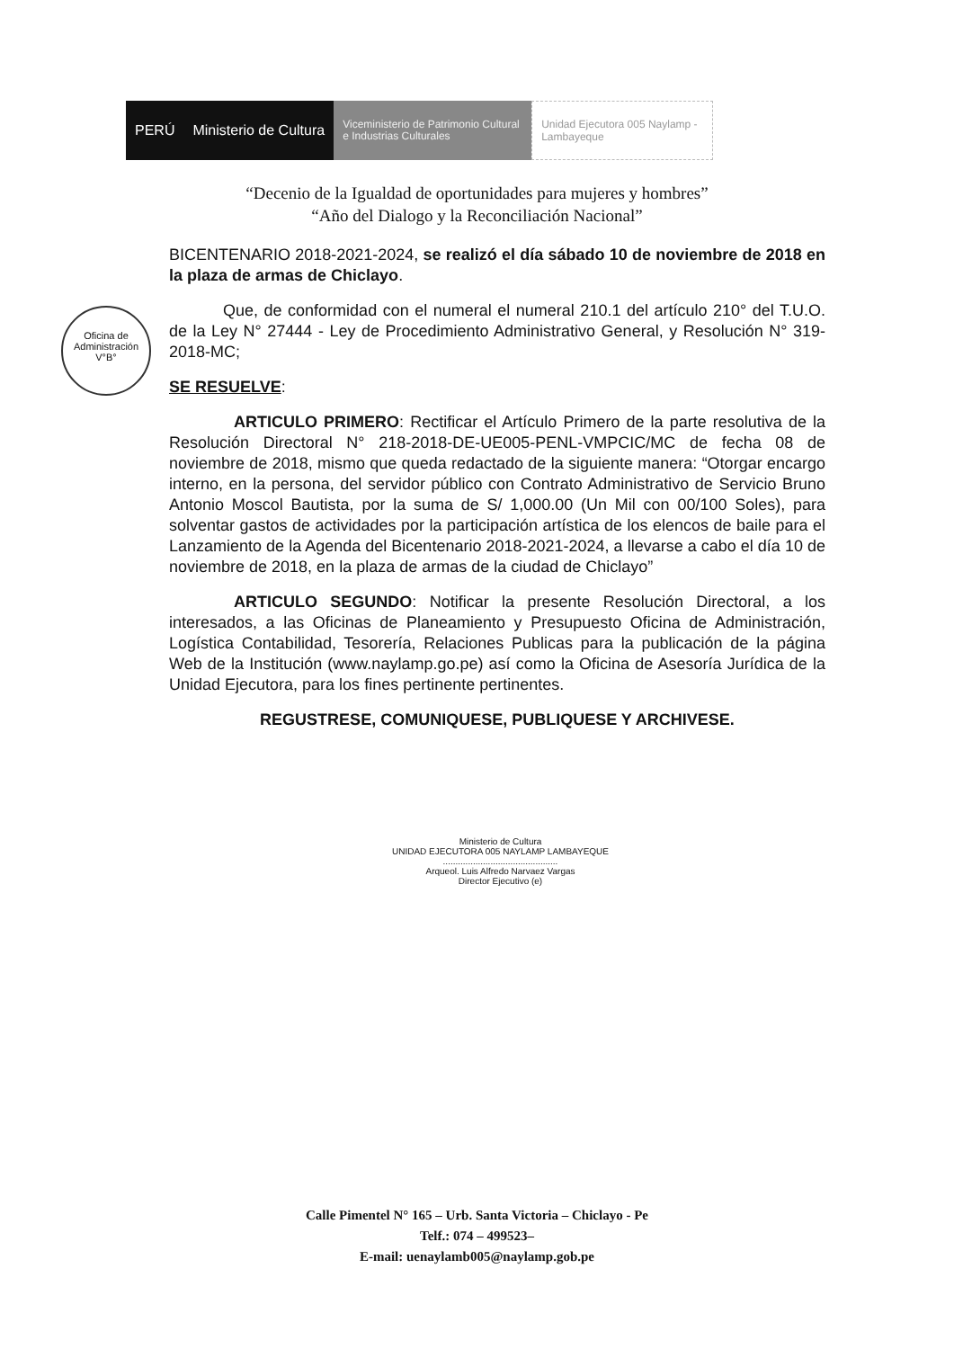PERÚ Ministerio de Cultura
Viceministerio de Patrimonio Cultural e Industrias Culturales
Unidad Ejecutora 005 Naylamp - Lambayeque
“Decenio de la Igualdad de oportunidades para mujeres y hombres”
“Año del Dialogo y la Reconciliación Nacional”
Oficina de Administración V°B°
BICENTENARIO 2018-2021-2024, se realizó el día sábado 10 de noviembre de 2018 en la plaza de armas de Chiclayo.
Que, de conformidad con el numeral el numeral 210.1 del artículo 210° del T.U.O. de la Ley N° 27444 - Ley de Procedimiento Administrativo General, y Resolución N° 319-2018-MC;
SE RESUELVE:
ARTICULO PRIMERO: Rectificar el Artículo Primero de la parte resolutiva de la Resolución Directoral N° 218-2018-DE-UE005-PENL-VMPCIC/MC de fecha 08 de noviembre de 2018, mismo que queda redactado de la siguiente manera: “Otorgar encargo interno, en la persona, del servidor público con Contrato Administrativo de Servicio Bruno Antonio Moscol Bautista, por la suma de S/ 1,000.00 (Un Mil con 00/100 Soles), para solventar gastos de actividades por la participación artística de los elencos de baile para el Lanzamiento de la Agenda del Bicentenario 2018-2021-2024, a llevarse a cabo el día 10 de noviembre de 2018, en la plaza de armas de la ciudad de Chiclayo”
ARTICULO SEGUNDO: Notificar la presente Resolución Directoral, a los interesados, a las Oficinas de Planeamiento y Presupuesto Oficina de Administración, Logística Contabilidad, Tesorería, Relaciones Publicas para la publicación de la página Web de la Institución (www.naylamp.go.pe) así como la Oficina de Asesoría Jurídica de la Unidad Ejecutora, para los fines pertinente pertinentes.
REGUSTRESE, COMUNIQUESE, PUBLIQUESE Y ARCHIVESE.
Ministerio de Cultura
UNIDAD EJECUTORA 005 NAYLAMP LAMBAYEQUE
..............................................
Arqueol. Luis Alfredo Narvaez Vargas
Director Ejecutivo (e)
Calle Pimentel N° 165 – Urb. Santa Victoria – Chiclayo - Pe
Telf.: 074 – 499523–
E-mail: uenaylamb005@naylamp.gob.pe